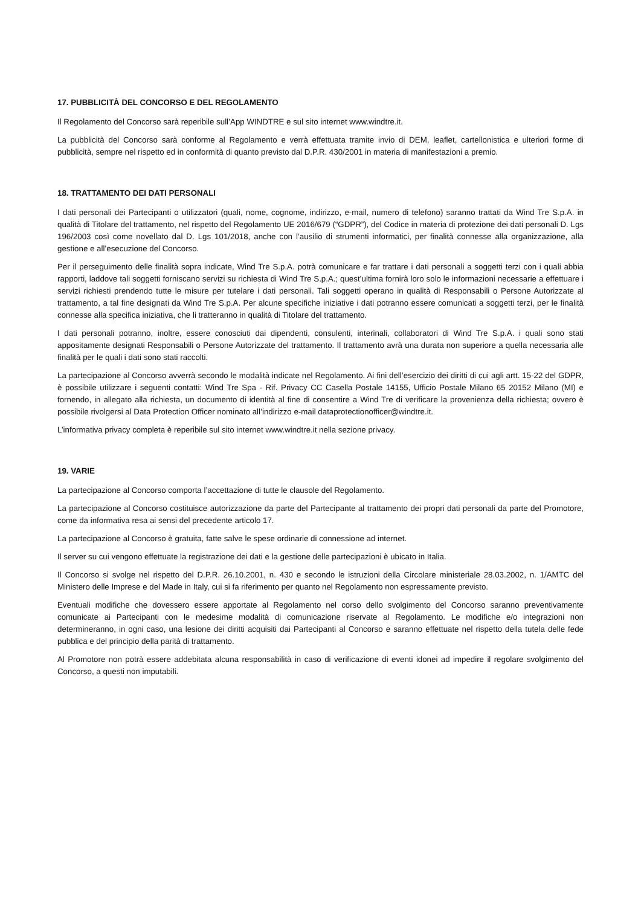17. PUBBLICITÀ DEL CONCORSO E DEL REGOLAMENTO
Il Regolamento del Concorso sarà reperibile sull’App WINDTRE e sul sito internet www.windtre.it.
La pubblicità del Concorso sarà conforme al Regolamento e verrà effettuata tramite invio di DEM, leaflet, cartellonistica e ulteriori forme di pubblicità, sempre nel rispetto ed in conformità di quanto previsto dal D.P.R. 430/2001 in materia di manifestazioni a premio.
18. TRATTAMENTO DEI DATI PERSONALI
I dati personali dei Partecipanti o utilizzatori (quali, nome, cognome, indirizzo, e-mail, numero di telefono) saranno trattati da Wind Tre S.p.A. in qualità di Titolare del trattamento, nel rispetto del Regolamento UE 2016/679 (“GDPR”), del Codice in materia di protezione dei dati personali D. Lgs 196/2003 così come novellato dal D. Lgs 101/2018, anche con l’ausilio di strumenti informatici, per finalità connesse alla organizzazione, alla gestione e all’esecuzione del Concorso.
Per il perseguimento delle finalità sopra indicate, Wind Tre S.p.A. potrà comunicare e far trattare i dati personali a soggetti terzi con i quali abbia rapporti, laddove tali soggetti forniscano servizi su richiesta di Wind Tre S.p.A.; quest’ultima fornirà loro solo le informazioni necessarie a effettuare i servizi richiesti prendendo tutte le misure per tutelare i dati personali. Tali soggetti operano in qualità di Responsabili o Persone Autorizzate al trattamento, a tal fine designati da Wind Tre S.p.A. Per alcune specifiche iniziative i dati potranno essere comunicati a soggetti terzi, per le finalità connesse alla specifica iniziativa, che li tratteranno in qualità di Titolare del trattamento.
I dati personali potranno, inoltre, essere conosciuti dai dipendenti, consulenti, interinali, collaboratori di Wind Tre S.p.A. i quali sono stati appositamente designati Responsabili o Persone Autorizzate del trattamento. Il trattamento avrà una durata non superiore a quella necessaria alle finalità per le quali i dati sono stati raccolti.
La partecipazione al Concorso avverrà secondo le modalità indicate nel Regolamento. Ai fini dell’esercizio dei diritti di cui agli artt. 15-22 del GDPR, è possibile utilizzare i seguenti contatti: Wind Tre Spa - Rif. Privacy CC Casella Postale 14155, Ufficio Postale Milano 65 20152 Milano (MI) e fornendo, in allegato alla richiesta, un documento di identità al fine di consentire a Wind Tre di verificare la provenienza della richiesta; ovvero è possibile rivolgersi al Data Protection Officer nominato all’indirizzo e-mail dataprotectionofficer@windtre.it.
L’informativa privacy completa è reperibile sul sito internet www.windtre.it nella sezione privacy.
19. VARIE
La partecipazione al Concorso comporta l’accettazione di tutte le clausole del Regolamento.
La partecipazione al Concorso costituisce autorizzazione da parte del Partecipante al trattamento dei propri dati personali da parte del Promotore, come da informativa resa ai sensi del precedente articolo 17.
La partecipazione al Concorso è gratuita, fatte salve le spese ordinarie di connessione ad internet.
Il server su cui vengono effettuate la registrazione dei dati e la gestione delle partecipazioni è ubicato in Italia.
Il Concorso si svolge nel rispetto del D.P.R. 26.10.2001, n. 430 e secondo le istruzioni della Circolare ministeriale 28.03.2002, n. 1/AMTC del Ministero delle Imprese e del Made in Italy, cui si fa riferimento per quanto nel Regolamento non espressamente previsto.
Eventuali modifiche che dovessero essere apportate al Regolamento nel corso dello svolgimento del Concorso saranno preventivamente comunicate ai Partecipanti con le medesime modalità di comunicazione riservate al Regolamento. Le modifiche e/o integrazioni non determineranno, in ogni caso, una lesione dei diritti acquisiti dai Partecipanti al Concorso e saranno effettuate nel rispetto della tutela delle fede pubblica e del principio della parità di trattamento.
Al Promotore non potrà essere addebitata alcuna responsabilità in caso di verificazione di eventi idonei ad impedire il regolare svolgimento del Concorso, a questi non imputabili.